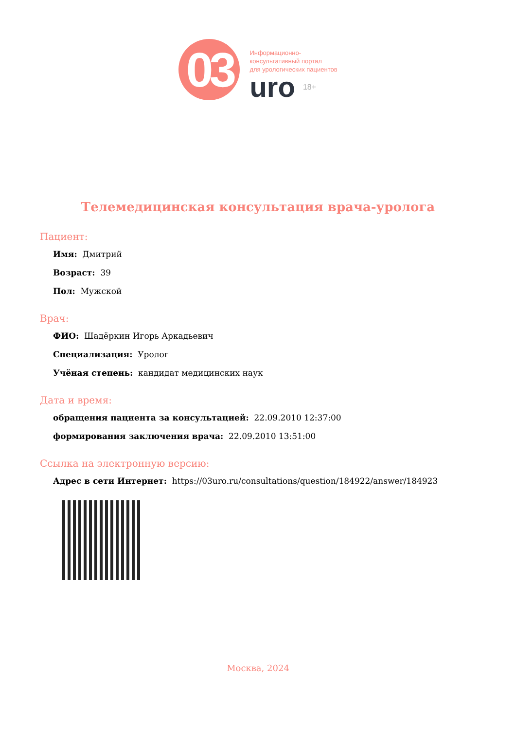03
Информационно-
консультативный портал
для урологических пациентов
uro 18+
Телемедицинская консультация врача-уролога
Пациент:
Имя: Дмитрий
Возраст: 39
Пол: Мужской
Врач:
ФИО: Шадёркин Игорь Аркадьевич
Специализация: Уролог
Учёная степень: кандидат медицинских наук
Дата и время:
обращения пациента за консультацией: 22.09.2010 12:37:00
формирования заключения врача: 22.09.2010 13:51:00
Ссылка на электронную версию:
Адрес в сети Интернет: https://03uro.ru/consultations/question/184922/answer/184923
Москва, 2024